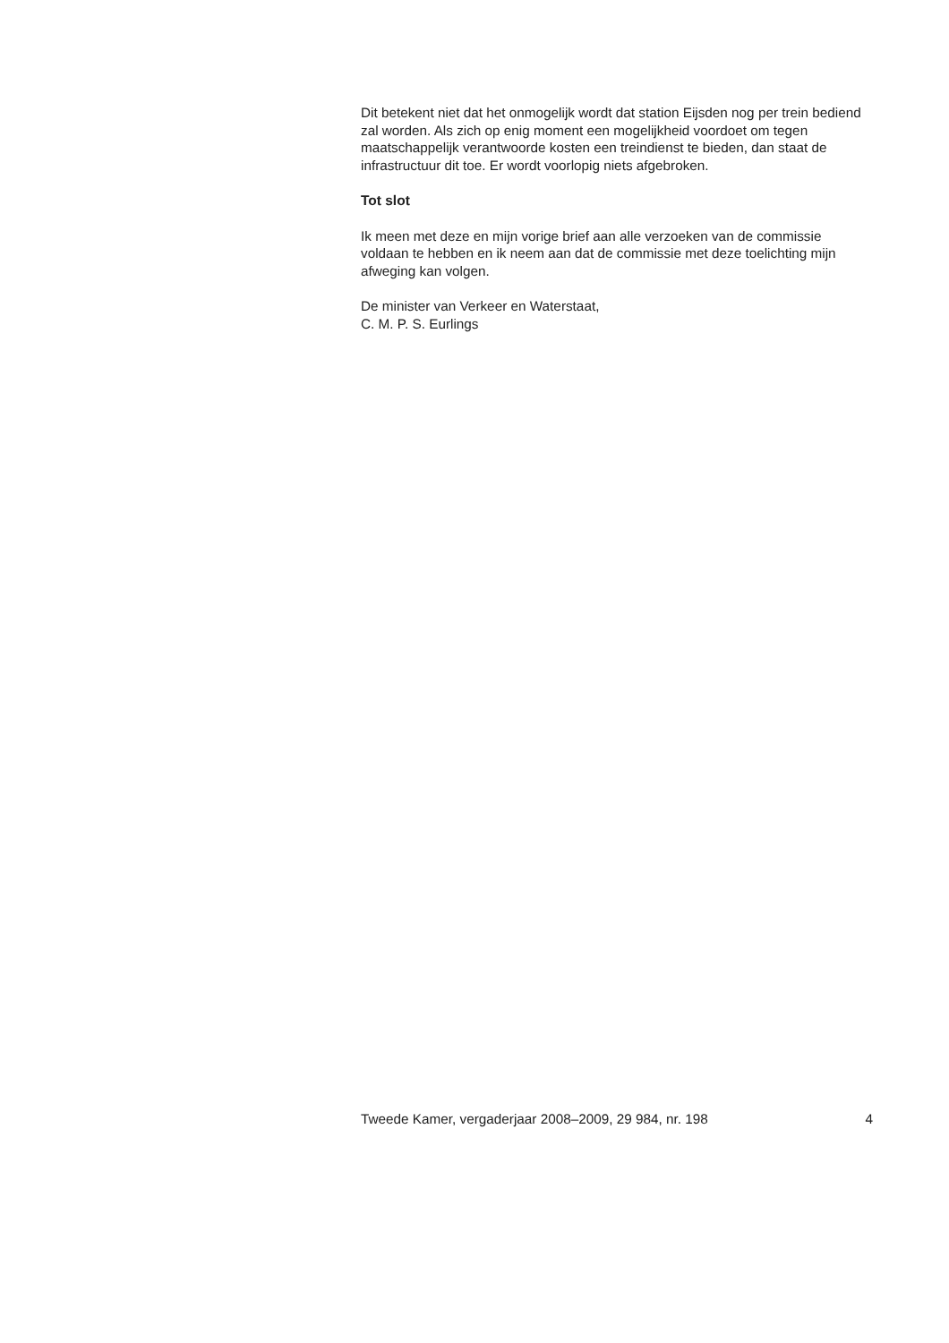Dit betekent niet dat het onmogelijk wordt dat station Eijsden nog per trein bediend zal worden. Als zich op enig moment een mogelijkheid voordoet om tegen maatschappelijk verantwoorde kosten een treindienst te bieden, dan staat de infrastructuur dit toe. Er wordt voorlopig niets afgebroken.
Tot slot
Ik meen met deze en mijn vorige brief aan alle verzoeken van de commissie voldaan te hebben en ik neem aan dat de commissie met deze toelichting mijn afweging kan volgen.
De minister van Verkeer en Waterstaat,
C. M. P. S. Eurlings
Tweede Kamer, vergaderjaar 2008–2009, 29 984, nr. 198 4